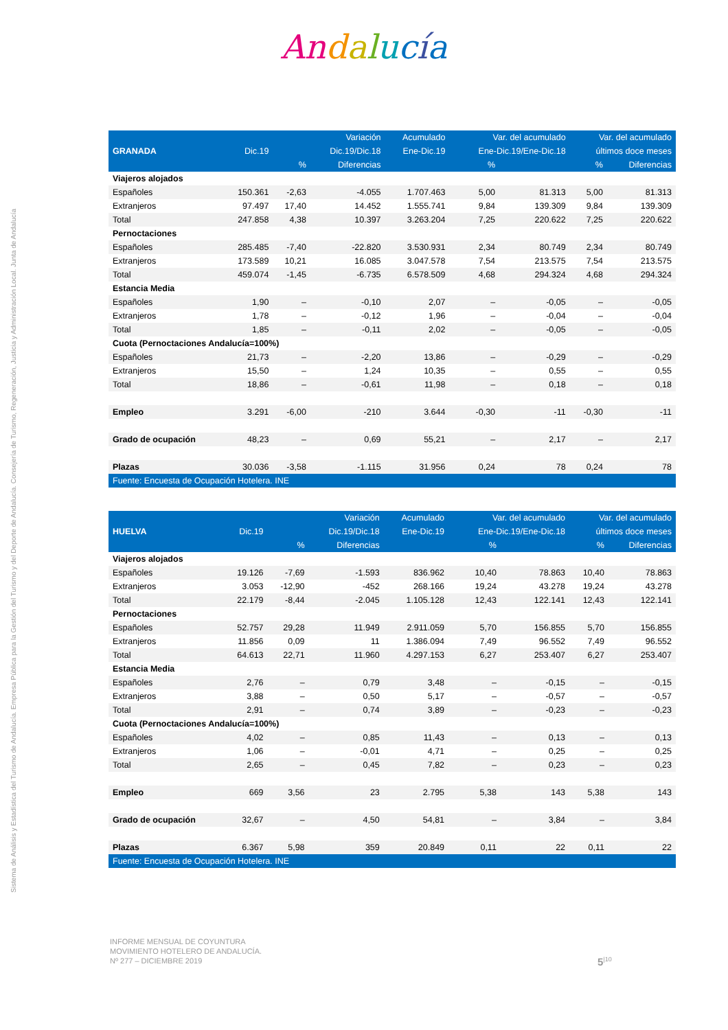Andalucía
Sistema de Análisis y Estadística del Turismo de Andalucía. Empresa Pública para la Gestión del Turismo y del Deporte de Andalucía. Consejería de Turismo, Regeneración, Justicia y Administración Local. Junta de Andalucía
| | | | Variación | Acumulado | Var. del acumulado | | Var. del acumulado | |
| --- | --- | --- | --- | --- | --- | --- | --- | --- |
| GRANADA | Dic.19 | | Dic.19/Dic.18 | Ene-Dic.19 | Ene-Dic.19/Ene-Dic.18 | | últimos doce meses | |
| | | % | Diferencias | | % | | % | Diferencias |
| Viajeros alojados | | | | | | | | |
| Españoles | 150.361 | -2,63 | -4.055 | 1.707.463 | 5,00 | 81.313 | 5,00 | 81.313 |
| Extranjeros | 97.497 | 17,40 | 14.452 | 1.555.741 | 9,84 | 139.309 | 9,84 | 139.309 |
| Total | 247.858 | 4,38 | 10.397 | 3.263.204 | 7,25 | 220.622 | 7,25 | 220.622 |
| Pernoctaciones | | | | | | | | |
| Españoles | 285.485 | -7,40 | -22.820 | 3.530.931 | 2,34 | 80.749 | 2,34 | 80.749 |
| Extranjeros | 173.589 | 10,21 | 16.085 | 3.047.578 | 7,54 | 213.575 | 7,54 | 213.575 |
| Total | 459.074 | -1,45 | -6.735 | 6.578.509 | 4,68 | 294.324 | 4,68 | 294.324 |
| Estancia Media | | | | | | | | |
| Españoles | 1,90 | – | -0,10 | 2,07 | – | -0,05 | – | -0,05 |
| Extranjeros | 1,78 | – | -0,12 | 1,96 | – | -0,04 | – | -0,04 |
| Total | 1,85 | – | -0,11 | 2,02 | – | -0,05 | – | -0,05 |
| Cuota (Pernoctaciones Andalucía=100%) | | | | | | | | |
| Españoles | 21,73 | – | -2,20 | 13,86 | – | -0,29 | – | -0,29 |
| Extranjeros | 15,50 | – | 1,24 | 10,35 | – | 0,55 | – | 0,55 |
| Total | 18,86 | – | -0,61 | 11,98 | – | 0,18 | – | 0,18 |
| Empleo | 3.291 | -6,00 | -210 | 3.644 | -0,30 | -11 | -0,30 | -11 |
| Grado de ocupación | 48,23 | – | 0,69 | 55,21 | – | 2,17 | – | 2,17 |
| Plazas | 30.036 | -3,58 | -1.115 | 31.956 | 0,24 | 78 | 0,24 | 78 |
| Fuente: Encuesta de Ocupación Hotelera. INE | | | | | | | | |
| | | | Variación | Acumulado | Var. del acumulado | | Var. del acumulado | |
| --- | --- | --- | --- | --- | --- | --- | --- | --- |
| HUELVA | Dic.19 | | Dic.19/Dic.18 | Ene-Dic.19 | Ene-Dic.19/Ene-Dic.18 | | últimos doce meses | |
| | | % | Diferencias | | % | | % | Diferencias |
| Viajeros alojados | | | | | | | | |
| Españoles | 19.126 | -7,69 | -1.593 | 836.962 | 10,40 | 78.863 | 10,40 | 78.863 |
| Extranjeros | 3.053 | -12,90 | -452 | 268.166 | 19,24 | 43.278 | 19,24 | 43.278 |
| Total | 22.179 | -8,44 | -2.045 | 1.105.128 | 12,43 | 122.141 | 12,43 | 122.141 |
| Pernoctaciones | | | | | | | | |
| Españoles | 52.757 | 29,28 | 11.949 | 2.911.059 | 5,70 | 156.855 | 5,70 | 156.855 |
| Extranjeros | 11.856 | 0,09 | 11 | 1.386.094 | 7,49 | 96.552 | 7,49 | 96.552 |
| Total | 64.613 | 22,71 | 11.960 | 4.297.153 | 6,27 | 253.407 | 6,27 | 253.407 |
| Estancia Media | | | | | | | | |
| Españoles | 2,76 | – | 0,79 | 3,48 | – | -0,15 | – | -0,15 |
| Extranjeros | 3,88 | – | 0,50 | 5,17 | – | -0,57 | – | -0,57 |
| Total | 2,91 | – | 0,74 | 3,89 | – | -0,23 | – | -0,23 |
| Cuota (Pernoctaciones Andalucía=100%) | | | | | | | | |
| Españoles | 4,02 | – | 0,85 | 11,43 | – | 0,13 | – | 0,13 |
| Extranjeros | 1,06 | – | -0,01 | 4,71 | – | 0,25 | – | 0,25 |
| Total | 2,65 | – | 0,45 | 7,82 | – | 0,23 | – | 0,23 |
| Empleo | 669 | 3,56 | 23 | 2.795 | 5,38 | 143 | 5,38 | 143 |
| Grado de ocupación | 32,67 | – | 4,50 | 54,81 | – | 3,84 | – | 3,84 |
| Plazas | 6.367 | 5,98 | 359 | 20.849 | 0,11 | 22 | 0,11 | 22 |
| Fuente: Encuesta de Ocupación Hotelera. INE | | | | | | | | |
INFORME MENSUAL DE COYUNTURA
MOVIMIENTO HOTELERO DE ANDALUCÍA.
Nº 277 – DICIEMBRE 2019
5<sup>|10</sup>